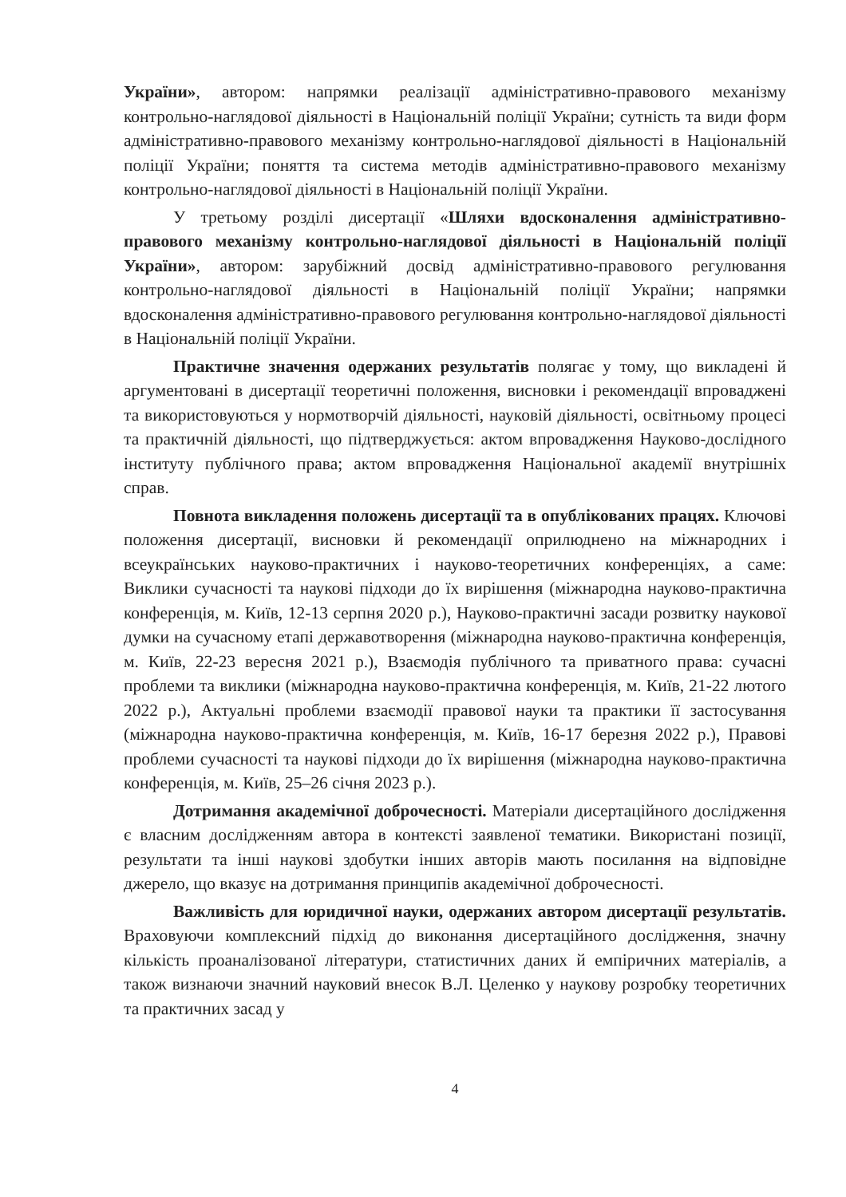України», автором: напрямки реалізації адміністративно-правового механізму контрольно-наглядової діяльності в Національній поліції України; сутність та види форм адміністративно-правового механізму контрольно-наглядової діяльності в Національній поліції України; поняття та система методів адміністративно-правового механізму контрольно-наглядової діяльності в Національній поліції України.
У третьому розділі дисертації «Шляхи вдосконалення адміністративно-правового механізму контрольно-наглядової діяльності в Національній поліції України», автором: зарубіжний досвід адміністративно-правового регулювання контрольно-наглядової діяльності в Національній поліції України; напрямки вдосконалення адміністративно-правового регулювання контрольно-наглядової діяльності в Національній поліції України.
Практичне значення одержаних результатів полягає у тому, що викладені й аргументовані в дисертації теоретичні положення, висновки і рекомендації впроваджені та використовуються у нормотворчій діяльності, науковій діяльності, освітньому процесі та практичній діяльності, що підтверджується: актом впровадження Науково-дослідного інституту публічного права; актом впровадження Національної академії внутрішніх справ.
Повнота викладення положень дисертації та в опублікованих працях. Ключові положення дисертації, висновки й рекомендації оприлюднено на міжнародних і всеукраїнських науково-практичних і науково-теоретичних конференціях, а саме: Виклики сучасності та наукові підходи до їх вирішення (міжнародна науково-практична конференція, м. Київ, 12-13 серпня 2020 р.), Науково-практичні засади розвитку наукової думки на сучасному етапі державотворення (міжнародна науково-практична конференція, м. Київ, 22-23 вересня 2021 р.), Взаємодія публічного та приватного права: сучасні проблеми та виклики (міжнародна науково-практична конференція, м. Київ, 21-22 лютого 2022 р.), Актуальні проблеми взаємодії правової науки та практики її застосування (міжнародна науково-практична конференція, м. Київ, 16-17 березня 2022 р.), Правові проблеми сучасності та наукові підходи до їх вирішення (міжнародна науково-практична конференція, м. Київ, 25–26 січня 2023 р.).
Дотримання академічної доброчесності. Матеріали дисертаційного дослідження є власним дослідженням автора в контексті заявленої тематики. Використані позиції, результати та інші наукові здобутки інших авторів мають посилання на відповідне джерело, що вказує на дотримання принципів академічної доброчесності.
Важливість для юридичної науки, одержаних автором дисертації результатів. Враховуючи комплексний підхід до виконання дисертаційного дослідження, значну кількість проаналізованої літератури, статистичних даних й емпіричних матеріалів, а також визнаючи значний науковий внесок В.Л. Целенко у наукову розробку теоретичних та практичних засад у
4